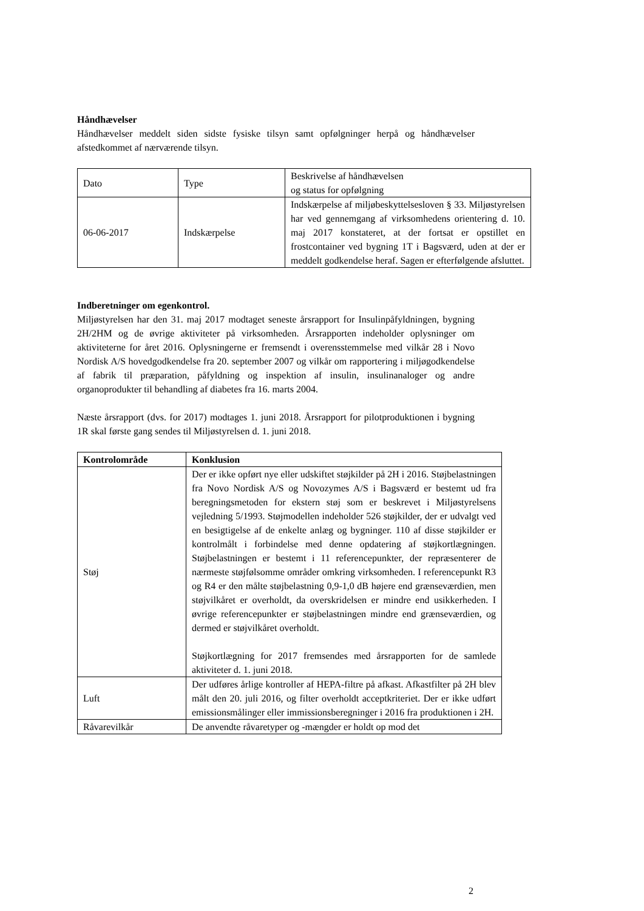Håndhævelser
Håndhævelser meddelt siden sidste fysiske tilsyn samt opfølgninger herpå og håndhævelser afstedkommet af nærværende tilsyn.
| Dato | Type | Beskrivelse af håndhævelsen og status for opfølgning |
| 06-06-2017 | Indskærpelse | Indskærpelse af miljøbeskyttelsesloven § 33. Miljøstyrelsen har ved gennemgang af virksomhedens orientering d. 10. maj 2017 konstateret, at der fortsat er opstillet en frostcontainer ved bygning 1T i Bagsværd, uden at der er meddelt godkendelse heraf. Sagen er efterfølgende afsluttet. |
Indberetninger om egenkontrol.
Miljøstyrelsen har den 31. maj 2017 modtaget seneste årsrapport for Insulinpåfyldningen, bygning 2H/2HM og de øvrige aktiviteter på virksomheden. Årsrapporten indeholder oplysninger om aktiviteterne for året 2016. Oplysningerne er fremsendt i overensstemmelse med vilkår 28 i Novo Nordisk A/S hovedgodkendelse fra 20. september 2007 og vilkår om rapportering i miljøgodkendelse af fabrik til præparation, påfyldning og inspektion af insulin, insulinanaloger og andre organoprodukter til behandling af diabetes fra 16. marts 2004.
Næste årsrapport (dvs. for 2017) modtages 1. juni 2018. Årsrapport for pilotproduktionen i bygning 1R skal første gang sendes til Miljøstyrelsen d. 1. juni 2018.
| Kontrolområde | Konklusion |
| --- | --- |
| Støj | Der er ikke opført nye eller udskiftet støjkilder på 2H i 2016. Støjbelastningen fra Novo Nordisk A/S og Novozymes A/S i Bagsværd er bestemt ud fra beregningsmetoden for ekstern støj som er beskrevet i Miljøstyrelsens vejledning 5/1993. Støjmodellen indeholder 526 støjkilder, der er udvalgt ved en besigtigelse af de enkelte anlæg og bygninger. 110 af disse støjkilder er kontrolmålt i forbindelse med denne opdatering af støjkortlægningen. Støjbelastningen er bestemt i 11 referencepunkter, der repræsenterer de nærmeste støjfølsomme områder omkring virksomheden. I referencepunkt R3 og R4 er den målte støjbelastning 0,9-1,0 dB højere end grænseværdien, men støjvilkåret er overholdt, da overskridelsen er mindre end usikkerheden. I øvrige referencepunkter er støjbelastningen mindre end grænseværdien, og dermed er støjvilkåret overholdt. Støjkortlægning for 2017 fremsendes med årsrapporten for de samlede aktiviteter d. 1. juni 2018. |
| Luft | Der udføres årlige kontroller af HEPA-filtre på afkast. Afkastfilter på 2H blev målt den 20. juli 2016, og filter overholdt acceptkriteriet. Der er ikke udført emissionsmålinger eller immissionsberegninger i 2016 fra produktionen i 2H. |
| Råvarevilkår | De anvendte råvaretyper og -mængder er holdt op mod det |
2